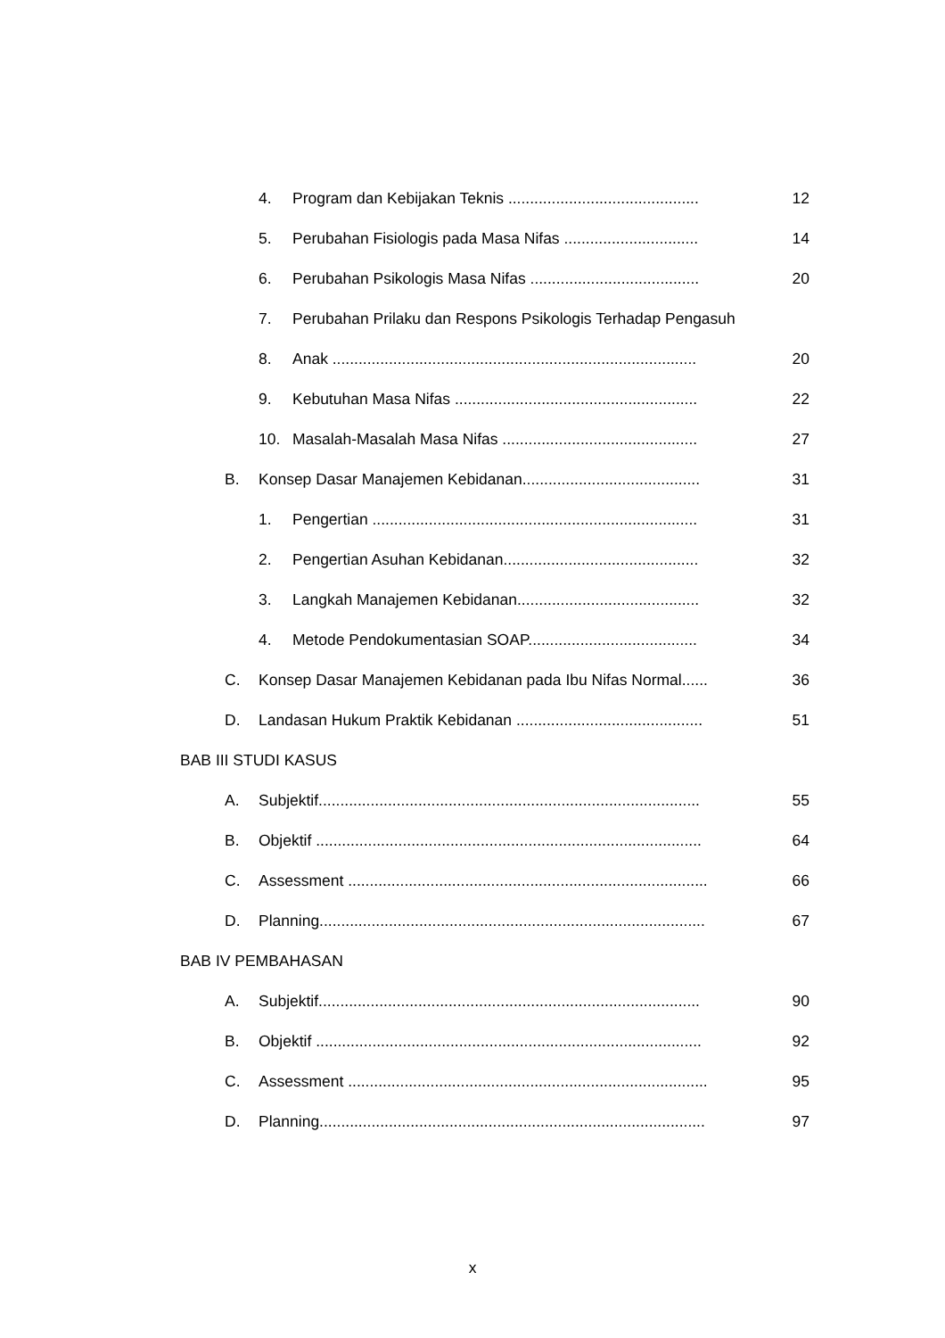4. Program dan Kebijakan Teknis ............................................ 12
5. Perubahan Fisiologis pada Masa Nifas ............................... 14
6. Perubahan Psikologis Masa Nifas ....................................... 20
7. Perubahan Prilaku dan Respons Psikologis Terhadap Pengasuh
8. Anak .................................................................................... 20
9. Kebutuhan Masa Nifas ........................................................ 22
10. Masalah-Masalah Masa Nifas ............................................. 27
B. Konsep Dasar Manajemen Kebidanan......................................... 31
1. Pengertian ........................................................................... 31
2. Pengertian Asuhan Kebidanan............................................. 32
3. Langkah Manajemen Kebidanan.......................................... 32
4. Metode Pendokumentasian SOAP....................................... 34
C. Konsep Dasar Manajemen Kebidanan pada Ibu Nifas Normal...... 36
D. Landasan Hukum Praktik Kebidanan ........................................... 51
BAB III STUDI KASUS
A. Subjektif........................................................................................ 55
B. Objektif ......................................................................................... 64
C. Assessment ................................................................................... 66
D. Planning......................................................................................... 67
BAB IV PEMBAHASAN
A. Subjektif........................................................................................ 90
B. Objektif ......................................................................................... 92
C. Assessment ................................................................................... 95
D. Planning......................................................................................... 97
x